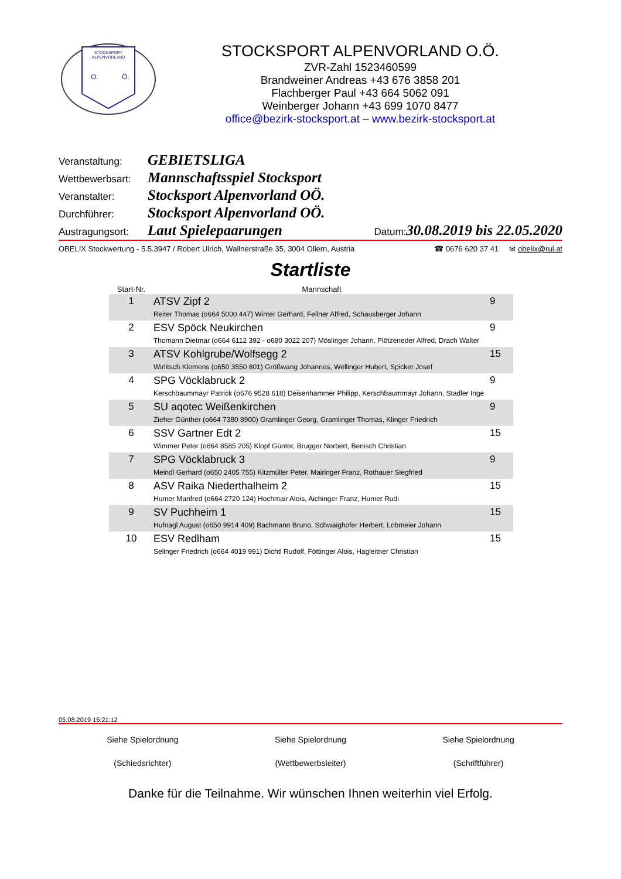STOCKSPORT
ALPENVORLAND
O.
Ö.
STOCKSPORT ALPENVORLAND O.Ö.
ZVR-Zahl 1523460599
Brandweiner Andreas +43 676 3858 201
Flachberger Paul +43 664 5062 091
Weinberger Johann +43 699 1070 8477
office@bezirk-stocksport.at – www.bezirk-stocksport.at
Veranstaltung: GEBIETSLIGA
Wettbewerbsart: Mannschaftsspiel Stocksport
Veranstalter: Stocksport Alpenvorland OÖ.
Durchführer: Stocksport Alpenvorland OÖ.
Austragungsort: Laut Spielepaarungen Datum: 30.08.2019 bis 22.05.2020
OBELIX Stockwertung - 5.5.3947 / Robert Ulrich, Wallnerstraße 35, 3004 Ollern, Austria ☎ 0676 620 37 41 ✉ obelix@rul.at
Startliste
| Start-Nr. | Mannschaft | |
| --- | --- | --- |
| 1 | ATSV Zipf 2 Reiter Thomas (o664 5000 447) Winter Gerhard, Fellner Alfred, Schausberger Johann | 9 |
| 2 | ESV Spöck Neukirchen Thomann Dietmar (o664 6112 392 - o680 3022 207) Möslinger Johann, Plötzeneder Alfred, Drach Walter | 9 |
| 3 | ATSV Kohlgrube/Wolfsegg 2 Wirlitsch Klemens (o650 3550 801) Größwang Johannes, Wellinger Hubert, Spicker Josef | 15 |
| 4 | SPG Vöcklabruck 2 Kerschbaummayr Patrick (o676 9528 618) Deisenhammer Philipp, Kerschbaummayr Johann, Stadler Inge | 9 |
| 5 | SU aqotec Weißenkirchen Zieher Günther (o664 7380 8900) Gramlinger Georg, Gramlinger Thomas, Klinger Friedrich | 9 |
| 6 | SSV Gartner Edt 2 Wimmer Peter (o664 8585 205) Klopf Günter, Brugger Norbert, Benisch Christian | 15 |
| 7 | SPG Vöcklabruck 3 Meindl Gerhard (o650 2405 755) Kitzmüller Peter, Mairinger Franz, Rothauer Siegfried | 9 |
| 8 | ASV Raika Niederthalheim 2 Humer Manfred (o664 2720 124) Hochmair Alois, Aichinger Franz, Humer Rudi | 15 |
| 9 | SV Puchheim 1 Hufnagl August (o650 9914 409) Bachmann Bruno, Schwaighofer Herbert, Lobmeier Johann | 15 |
| 10 | ESV Redlham Selinger Friedrich (o664 4019 991) Dichtl Rudolf, Föttinger Alois, Hagleitner Christian | 15 |
05.08.2019 16:21:12
Siehe Spielordnung
(Schiedsrichter)
Siehe Spielordnung
(Wettbewerbsleiter)
Siehe Spielordnung
(Schriftführer)
Danke für die Teilnahme. Wir wünschen Ihnen weiterhin viel Erfolg.